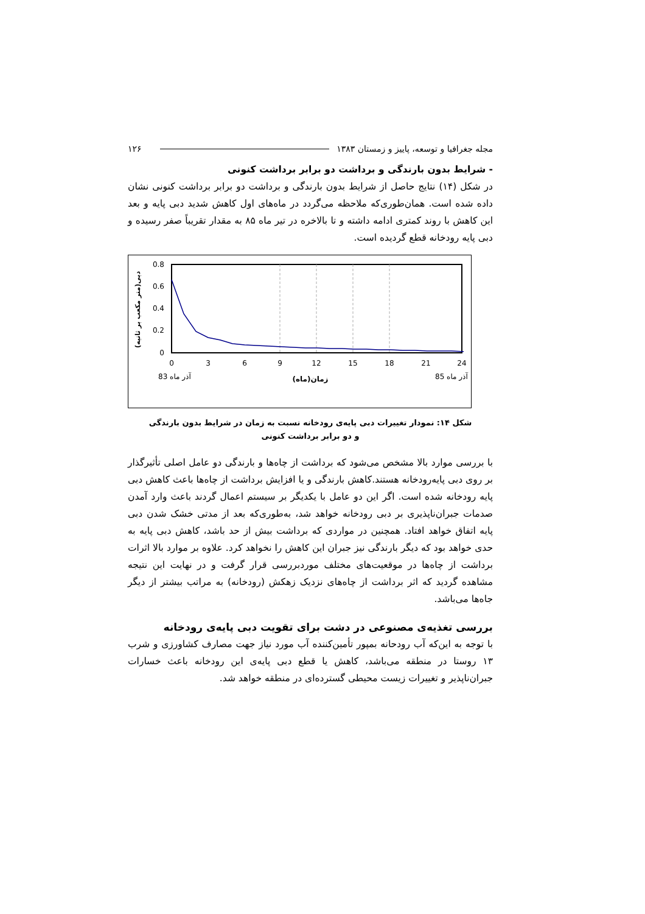مجله جغرافیا و توسعه، پاییز و زمستان ۱۳۸۳ ۱۲۶
- شرایط بدون بارندگی و برداشت دو برابر برداشت کنونی
در شکل (۱۴) نتایج حاصل از شرایط بدون بارندگی و برداشت دو برابر برداشت کنونی نشان داده شده است. همان‌طوری‌که ملاحظه می‌گردد در ماه‌های اول کاهش شدید دبی پایه و بعد این کاهش با روند کمتری ادامه داشته و تا بالاخره در تیر ماه ۸۵ به مقدار تقریباً صفر رسیده و دبی پایه رودخانه قطع گردیده است.
0.8
0.6
0.4
0.2
0
0
3
6
9
12
15
18
21
24
آذر ماه 83
آذر ماه 85
زمان(ماه)
دبی(متر مکعب بر ثانیه)
شکل ۱۴: نمودار تغییرات دبی پایه‌ی رودخانه نسبت به زمان در شرایط بدون بارندگی
و دو برابر برداشت کنونی
با بررسی موارد بالا مشخص می‌شود که برداشت از چاه‌ها و بارندگی دو عامل اصلی تأثیرگذار بر روی دبی پایه‌رودخانه هستند.کاهش بارندگی و یا افزایش برداشت از چاه‌ها باعث کاهش دبی پایه رودخانه شده است. اگر این دو عامل با یکدیگر بر سیستم اعمال گردند باعث وارد آمدن صدمات جبران‌ناپذیری بر دبی رودخانه خواهد شد، به‌طوری‌که بعد از مدتی خشک شدن دبی پایه اتفاق خواهد افتاد. همچنین در مواردی که برداشت بیش از حد باشد، کاهش دبی پایه به حدی خواهد بود که دیگر بارندگی نیز جبران این کاهش را نخواهد کرد. علاوه بر موارد بالا اثرات برداشت از چاه‌ها در موقعیت‌های مختلف موردبررسی قرار گرفت و در نهایت این نتیجه مشاهده گردید که اثر برداشت از چاه‌های نزدیک زهکش (رودخانه) به مراتب بیشتر از دیگر جاه‌ها می‌باشد.
بررسی تغذیه‌ی مصنوعی در دشت برای تقویت دبی پایه‌ی رودخانه
با توجه به این‌که آب رودحانه بمپور تأمین‌کننده آب مورد نیاز جهت مصارف کشاورزی و شرب ۱۳ روستا در منطقه می‌باشد، کاهش یا قطع دبی پایه‌ی این رودخانه باعث خسارات جبران‌ناپذیر و تغییرات زیست محیطی گسترده‌ای در منطقه خواهد شد.